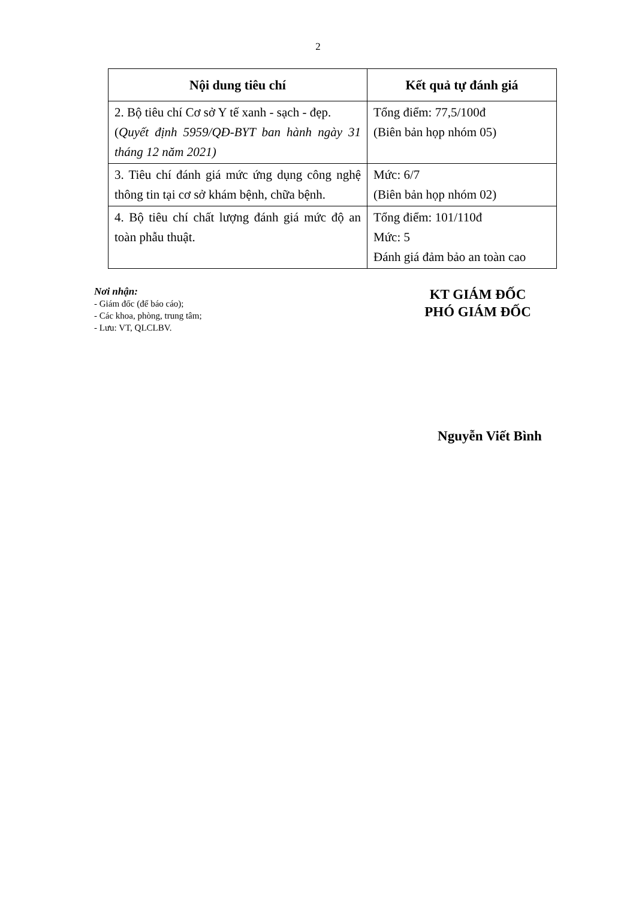2
| Nội dung tiêu chí | Kết quả tự đánh giá |
| --- | --- |
| 2. Bộ tiêu chí Cơ sở Y tế xanh - sạch - đẹp. ( Quyết định 5959/QĐ-BYT ban hành ngày 31 tháng 12 năm 2021) | Tổng điểm: 77,5/100đ (Biên bản họp nhóm 05) |
| 3. Tiêu chí đánh giá mức ứng dụng công nghệ thông tin tại cơ sở khám bệnh, chữa bệnh. | Mức: 6/7 (Biên bản họp nhóm 02) |
| 4. Bộ tiêu chí chất lượng đánh giá mức độ an toàn phẫu thuật. | Tổng điểm: 101/110đ Mức: 5 Đánh giá đảm bảo an toàn cao |
Nơi nhận:
- Giám đốc (để báo cáo);
- Các khoa, phòng, trung tâm;
- Lưu: VT, QLCLBV.
KT GIÁM ĐỐC
PHÓ GIÁM ĐỐC
Nguyễn Viết Bình